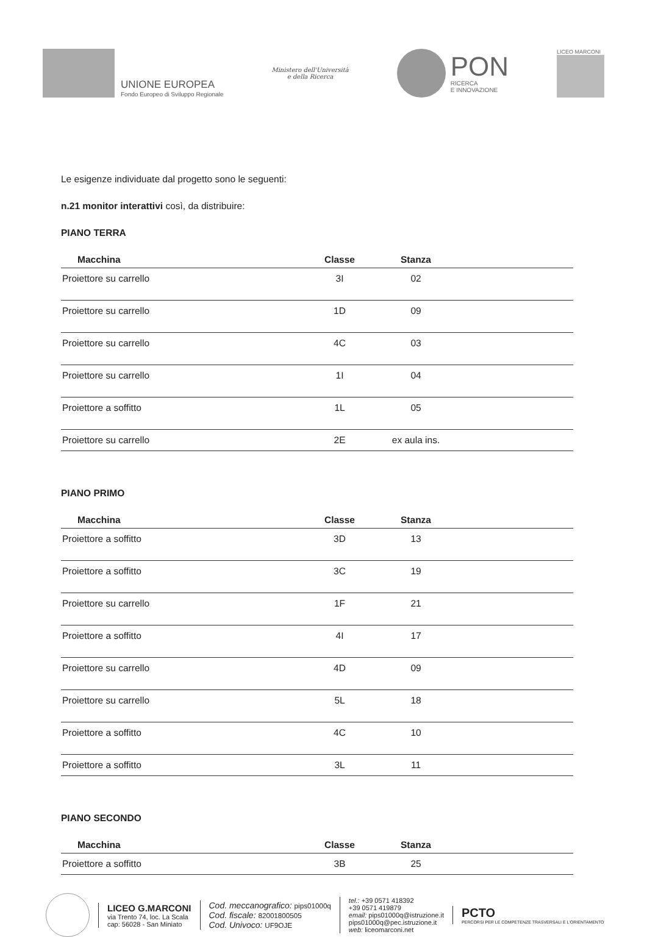UNIONE EUROPEA
Fondo Europeo di Sviluppo Regionale
Ministero dell'Università
e della Ricerca
PON
RICERCA
E INNOVAZIONE
LICEO MARCONI
Le esigenze individuate dal progetto sono le seguenti:
n.21 monitor interattivi così, da distribuire:
PIANO TERRA
| Macchina | Classe | Stanza | |
| --- | --- | --- | --- |
| Proiettore su carrello | 3I | 02 | |
| Proiettore su carrello | 1D | 09 | |
| Proiettore su carrello | 4C | 03 | |
| Proiettore su carrello | 1I | 04 | |
| Proiettore a soffitto | 1L | 05 | |
| Proiettore su carrello | 2E | ex aula ins. | |
PIANO PRIMO
| Macchina | Classe | Stanza | |
| --- | --- | --- | --- |
| Proiettore a soffitto | 3D | 13 | |
| Proiettore a soffitto | 3C | 19 | |
| Proiettore su carrello | 1F | 21 | |
| Proiettore a soffitto | 4I | 17 | |
| Proiettore su carrello | 4D | 09 | |
| Proiettore su carrello | 5L | 18 | |
| Proiettore a soffitto | 4C | 10 | |
| Proiettore a soffitto | 3L | 11 | |
PIANO SECONDO
| Macchina | Classe | Stanza | |
| --- | --- | --- | --- |
| Proiettore a soffitto | 3B | 25 | |
LICEO G.MARCONI
via Trento 74, loc. La Scala
cap: 56028 - San Miniato
Cod. meccanografico: pips01000q
Cod. fiscale: 82001800505
Cod. Univoco: UF9OJE
tel.: +39 0571 418392
+39 0571 419879
email: pips01000q@istruzione.it
pips01000q@pec.istruzione.it
web: liceomarconi.net
PCTO
PERCORSI PER LE COMPETENZE TRASVERSALI E L'ORIENTAMENTO